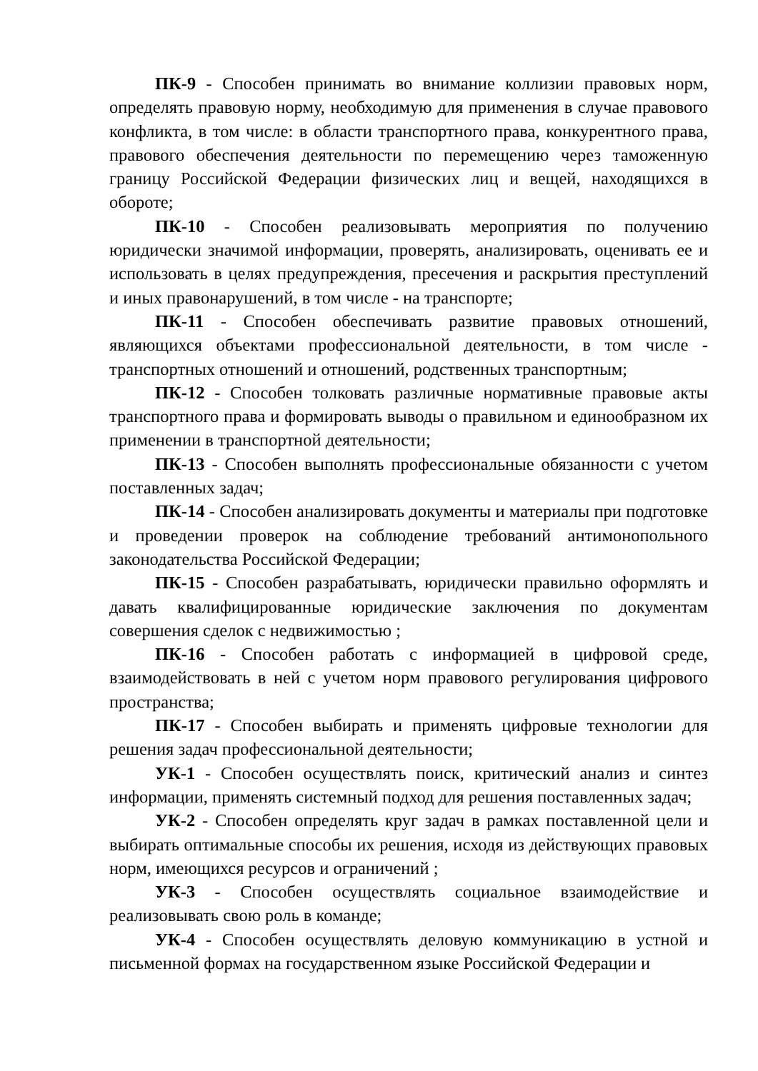ПК-9 - Способен принимать во внимание коллизии правовых норм, определять правовую норму, необходимую для применения в случае правового конфликта, в том числе: в области транспортного права, конкурентного права, правового обеспечения деятельности по перемещению через таможенную границу Российской Федерации физических лиц и вещей, находящихся в обороте;
ПК-10 - Способен реализовывать мероприятия по получению юридически значимой информации, проверять, анализировать, оценивать ее и использовать в целях предупреждения, пресечения и раскрытия преступлений и иных правонарушений, в том числе - на транспорте;
ПК-11 - Способен обеспечивать развитие правовых отношений, являющихся объектами профессиональной деятельности, в том числе - транспортных отношений и отношений, родственных транспортным;
ПК-12 - Способен толковать различные нормативные правовые акты транспортного права и формировать выводы о правильном и единообразном их применении в транспортной деятельности;
ПК-13 - Способен выполнять профессиональные обязанности с учетом поставленных задач;
ПК-14 - Способен анализировать документы и материалы при подготовке и проведении проверок на соблюдение требований антимонопольного законодательства Российской Федерации;
ПК-15 - Способен разрабатывать, юридически правильно оформлять и давать квалифицированные юридические заключения по документам совершения сделок с недвижимостью ;
ПК-16 - Способен работать с информацией в цифровой среде, взаимодействовать в ней с учетом норм правового регулирования цифрового пространства;
ПК-17 - Способен выбирать и применять цифровые технологии для решения задач профессиональной деятельности;
УК-1 - Способен осуществлять поиск, критический анализ и синтез информации, применять системный подход для решения поставленных задач;
УК-2 - Способен определять круг задач в рамках поставленной цели и выбирать оптимальные способы их решения, исходя из действующих правовых норм, имеющихся ресурсов и ограничений ;
УК-3 - Способен осуществлять социальное взаимодействие и реализовывать свою роль в команде;
УК-4 - Способен осуществлять деловую коммуникацию в устной и письменной формах на государственном языке Российской Федерации и